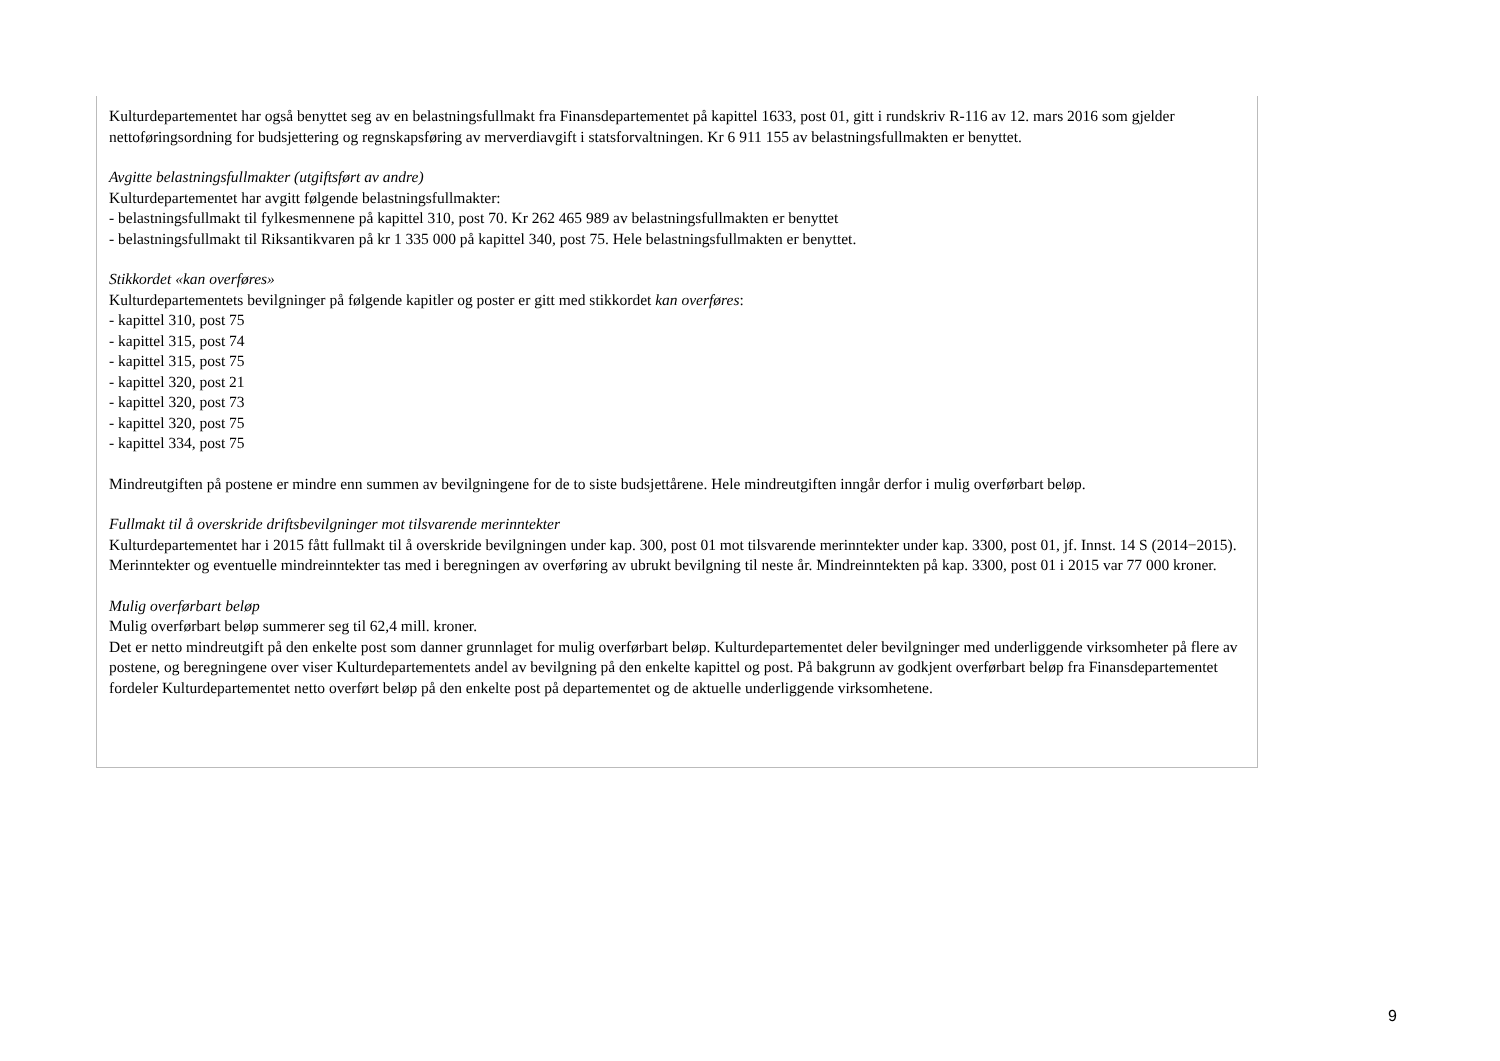Kulturdepartementet har også benyttet seg av en belastningsfullmakt fra Finansdepartementet på kapittel 1633, post 01, gitt i rundskriv R-116 av 12. mars 2016 som gjelder nettoføringsordning for budsjettering og regnskapsføring av merverdiavgift i statsforvaltningen. Kr 6 911 155 av belastningsfullmakten er benyttet.
Avgitte belastningsfullmakter (utgiftsført av andre)
Kulturdepartementet har avgitt følgende belastningsfullmakter:
- belastningsfullmakt til fylkesmennene på kapittel 310, post 70. Kr 262 465 989 av belastningsfullmakten er benyttet
- belastningsfullmakt til Riksantikvaren på kr 1 335 000 på kapittel 340, post 75. Hele belastningsfullmakten er benyttet.
Stikkordet «kan overføres»
Kulturdepartementets bevilgninger på følgende kapitler og poster er gitt med stikkordet kan overføres:
- kapittel 310, post 75
- kapittel 315, post 74
- kapittel 315, post 75
- kapittel 320, post 21
- kapittel 320, post 73
- kapittel 320, post 75
- kapittel 334, post 75
Mindreutgiften på postene er mindre enn summen av bevilgningene for de to siste budsjettårene. Hele mindreutgiften inngår derfor i mulig overførbart beløp.
Fullmakt til å overskride driftsbevilgninger mot tilsvarende merinntekter
Kulturdepartementet har i 2015 fått fullmakt til å overskride bevilgningen under kap. 300, post 01 mot tilsvarende merinntekter under kap. 3300, post 01, jf. Innst. 14 S (2014−2015). Merinntekter og eventuelle mindreinntekter tas med i beregningen av overføring av ubrukt bevilgning til neste år. Mindreinntekten på kap. 3300, post 01 i 2015 var 77 000 kroner.
Mulig overførbart beløp
Mulig overførbart beløp summerer seg til 62,4 mill. kroner.
Det er netto mindreutgift på den enkelte post som danner grunnlaget for mulig overførbart beløp. Kulturdepartementet deler bevilgninger med underliggende virksomheter på flere av postene, og beregningene over viser Kulturdepartementets andel av bevilgning på den enkelte kapittel og post. På bakgrunn av godkjent overførbart beløp fra Finansdepartementet fordeler Kulturdepartementet netto overført beløp på den enkelte post på departementet og de aktuelle underliggende virksomhetene.
9